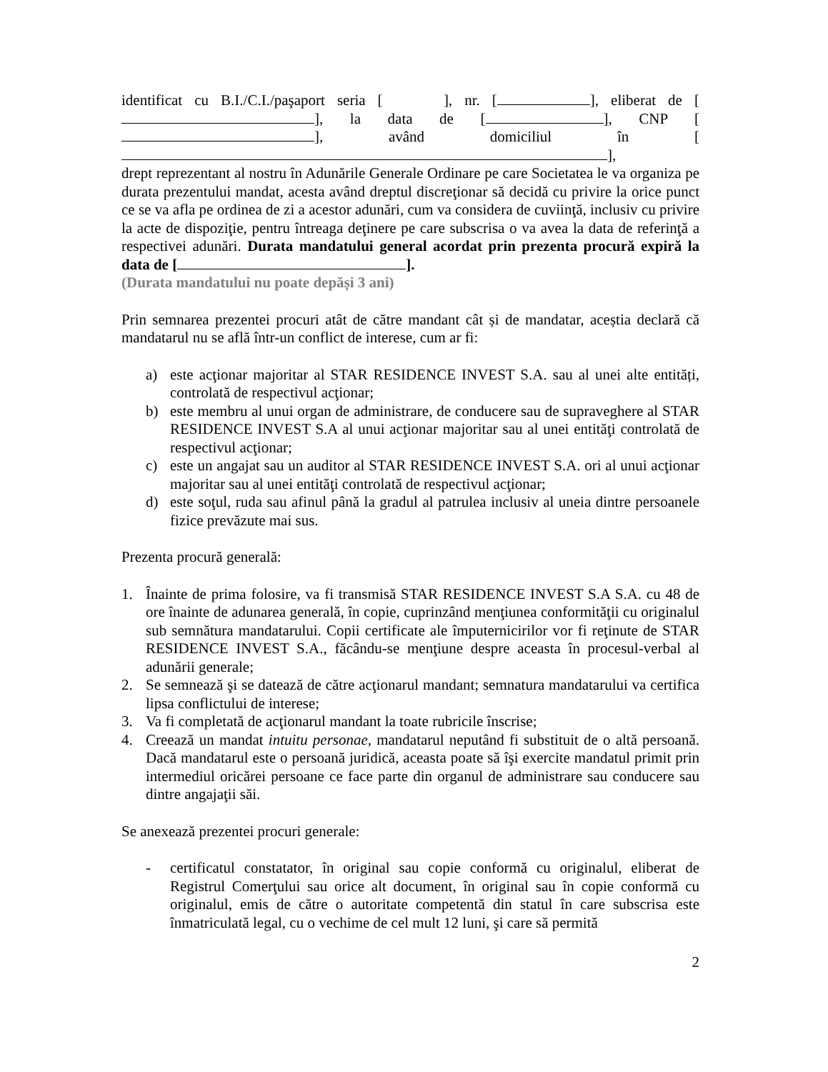identificat cu B.I./C.I./paşaport seria [ ], nr. [ ], eliberat de [ ], la data de [ ], CNP [ ], având domiciliul în [ ],
drept reprezentant al nostru în Adunările Generale Ordinare pe care Societatea le va organiza pe durata prezentului mandat, acesta având dreptul discreţionar să decidă cu privire la orice punct ce se va afla pe ordinea de zi a acestor adunări, cum va considera de cuviinţă, inclusiv cu privire la acte de dispoziţie, pentru întreaga deţinere pe care subscrisa o va avea la data de referinţă a respectivei adunări. Durata mandatului general acordat prin prezenta procură expiră la data de [ ].
(Durata mandatului nu poate depăși 3 ani)
Prin semnarea prezentei procuri atât de către mandant cât și de mandatar, aceștia declară că mandatarul nu se află într-un conflict de interese, cum ar fi:
a) este acţionar majoritar al STAR RESIDENCE INVEST S.A. sau al unei alte entități, controlată de respectivul acţionar;
b) este membru al unui organ de administrare, de conducere sau de supraveghere al STAR RESIDENCE INVEST S.A al unui acţionar majoritar sau al unei entităţi controlată de respectivul acţionar;
c) este un angajat sau un auditor al STAR RESIDENCE INVEST S.A. ori al unui acţionar majoritar sau al unei entităţi controlată de respectivul acţionar;
d) este soţul, ruda sau afinul până la gradul al patrulea inclusiv al uneia dintre persoanele fizice prevăzute mai sus.
Prezenta procură generală:
1. Înainte de prima folosire, va fi transmisă STAR RESIDENCE INVEST S.A S.A. cu 48 de ore înainte de adunarea generală, în copie, cuprinzând menţiunea conformităţii cu originalul sub semnătura mandatarului. Copii certificate ale împuternicirilor vor fi reţinute de STAR RESIDENCE INVEST S.A., făcându-se menţiune despre aceasta în procesul-verbal al adunării generale;
2. Se semnează şi se datează de către acţionarul mandant; semnatura mandatarului va certifica lipsa conflictului de interese;
3. Va fi completată de acţionarul mandant la toate rubricile înscrise;
4. Creează un mandat intuitu personae, mandatarul neputând fi substituit de o altă persoană. Dacă mandatarul este o persoană juridică, aceasta poate să îşi exercite mandatul primit prin intermediul oricărei persoane ce face parte din organul de administrare sau conducere sau dintre angajaţii săi.
Se anexează prezentei procuri generale:
- certificatul constatator, în original sau copie conformă cu originalul, eliberat de Registrul Comerţului sau orice alt document, în original sau în copie conformă cu originalul, emis de către o autoritate competentă din statul în care subscrisa este înmatriculată legal, cu o vechime de cel mult 12 luni, şi care să permită
2